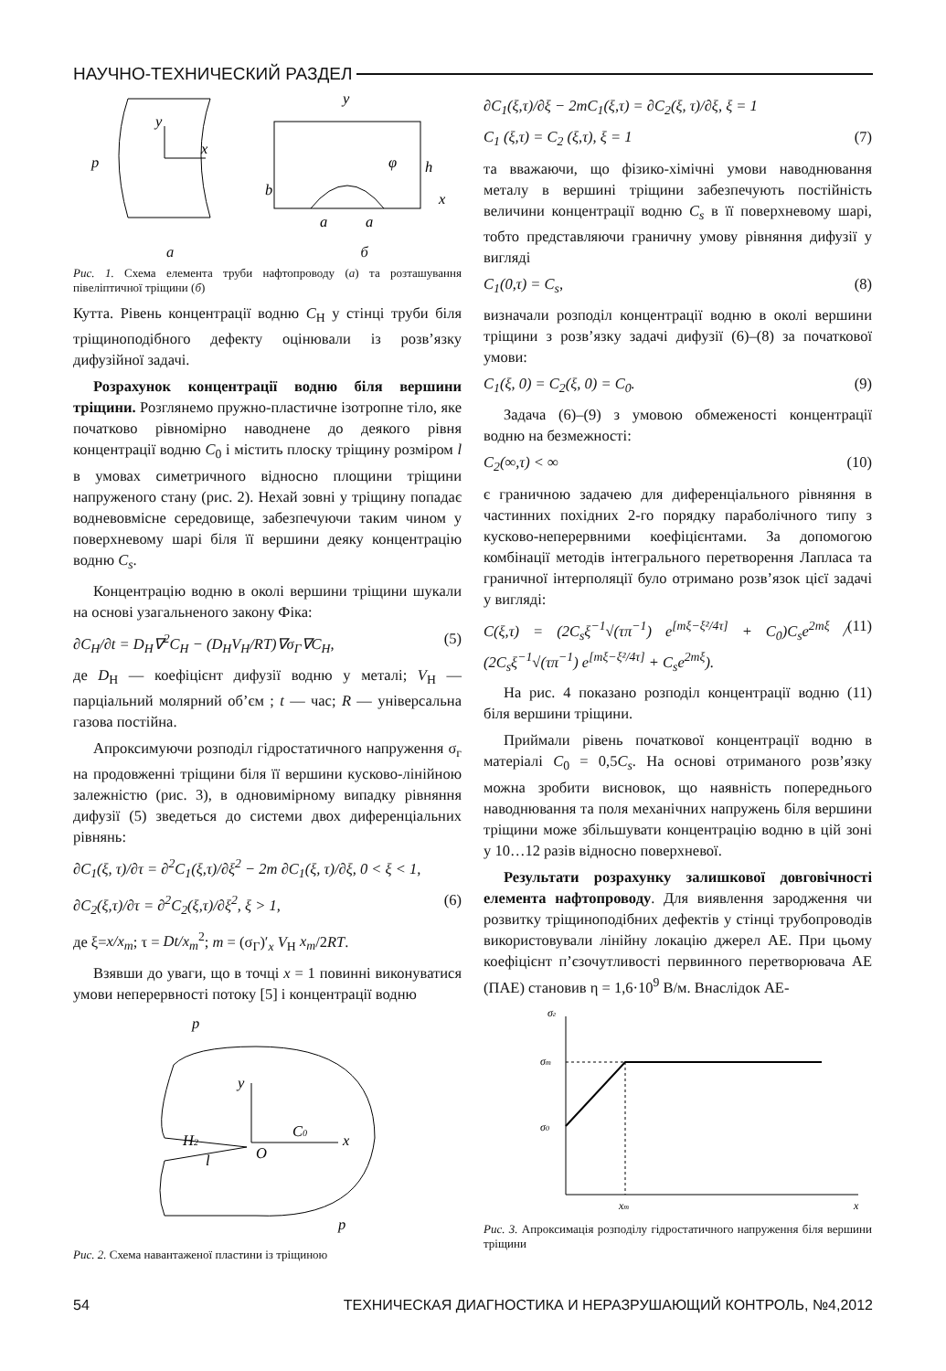НАУЧНО-ТЕХНИЧЕСКИЙ РАЗДЕЛ
p
x
y
b
h
x
a
a
φ
y
а б
Рис. 1. Схема елемента труби нафтопроводу (а) та розташування півеліптичної тріщини (б)
Кутта. Рівень концентрації водню C<sub>H</sub> у стінці труби біля тріщиноподібного дефекту оцінювали із розв’язку дифузійної задачі.
Розрахунок концентрації водню біля вершини тріщини. Розглянемо пружно-пластичне ізотропне тіло, яке початково рівномірно наводнене до деякого рівня концентрації водню C<sub>0</sub> і містить плоску тріщину розміром l в умовах симетричного відносно площини тріщини напруженого стану (рис. 2). Нехай зовні у тріщину попадає водневовмісне середовище, забезпечуючи таким чином у поверхневому шарі біля її вершини деяку концентрацію водню C<sub>s</sub>.
Концентрацію водню в околі вершини тріщини шукали на основі узагальненого закону Фіка:
∂C<sub>H</sub>/∂t = D<sub>H</sub>∇<sup>2</sup>C<sub>H</sub> − (D<sub>H</sub>V<sub>H</sub>/RT)∇σ<sub>Г</sub>∇C<sub>H</sub>, (5)
де D<sub>H</sub> — коефіцієнт дифузії водню у металі; V<sub>H</sub> — парціальний молярний об’єм ; t — час; R — універсальна газова постійна.
Апроксимуючи розподіл гідростатичного напруження σ<sub>г</sub> на продовженні тріщини біля її вершини кусково-лінійною залежністю (рис. 3), в одновимірному випадку рівняння дифузії (5) зведеться до системи двох диференціальних рівнянь:
∂C<sub>1</sub>(ξ, τ)/∂τ = ∂<sup>2</sup>C<sub>1</sub>(ξ,τ)/∂ξ<sup>2</sup> − 2m ∂C<sub>1</sub>(ξ, τ)/∂ξ, 0 < ξ < 1,
∂C<sub>2</sub>(ξ,τ)/∂τ = ∂<sup>2</sup>C<sub>2</sub>(ξ,τ)/∂ξ<sup>2</sup>, ξ > 1, (6)
де ξ=x/x<sub>m</sub>; τ = Dt/x<sub>m</sub><sup>2</sup>; m = (σ<sub>Г</sub>)′<sub>x</sub> V<sub>H</sub> x<sub>m</sub>/2RT.
Взявши до уваги, що в точці x = 1 повинні виконуватися умови неперервності потоку [5] і концентрації водню
H2
C0
x
y
O
l
p
p
Рис. 2. Схема навантаженої пластини із тріщиною
∂C<sub>1</sub>(ξ,τ)/∂ξ − 2mC<sub>1</sub>(ξ,τ) = ∂C<sub>2</sub>(ξ, τ)/∂ξ, ξ = 1
C<sub>1</sub> (ξ,τ) = C<sub>2</sub> (ξ,τ), ξ = 1 (7)
та вважаючи, що фізико-хімічні умови наводнювання металу в вершині тріщини забезпечують постійність величини концентрації водню C<sub>s</sub> в її поверхневому шарі, тобто представляючи граничну умову рівняння дифузії у вигляді
C<sub>1</sub>(0,τ) = C<sub>s</sub>, (8)
визначали розподіл концентрації водню в околі вершини тріщини з розв’язку задачі дифузії (6)–(8) за початкової умови:
C<sub>1</sub>(ξ, 0) = C<sub>2</sub>(ξ, 0) = C<sub>0</sub>. (9)
Задача (6)–(9) з умовою обмеженості концентрації водню на безмежності:
C<sub>2</sub>(∞,τ) < ∞ (10)
є граничною задачею для диференціального рівняння в частинних похідних 2-го порядку параболічного типу з кусково-неперервними коефіцієнтами. За допомогою комбінації методів інтегрального перетворення Лапласа та граничної інтерполяції було отримано розв’язок цієї задачі у вигляді:
C(ξ,τ) = (2C<sub>s</sub>ξ<sup>−1</sup>√(τπ<sup>−1</sup>) e<sup>[mξ−ξ²/4τ]</sup> + C<sub>0</sub>)C<sub>s</sub>e<sup>2mξ</sup> / (2C<sub>s</sub>ξ<sup>−1</sup>√(τπ<sup>−1</sup>) e<sup>[mξ−ξ²/4τ]</sup> + C<sub>s</sub>e<sup>2mξ</sup>). (11)
На рис. 4 показано розподіл концентрації водню (11) біля вершини тріщини.
Приймали рівень початкової концентрації водню в матеріалі C<sub>0</sub> = 0,5C<sub>s</sub>. На основі отриманого розв’язку можна зробити висновок, що наявність попереднього наводнювання та поля механічних напружень біля вершини тріщини може збільшувати концентрацію водню в цій зоні у 10…12 разів відносно поверхневої.
Результати розрахунку залишкової довговічності елемента нафтопроводу. Для виявлення зародження чи розвитку тріщиноподібних дефектів у стінці трубопроводів використовували лінійну локацію джерел АЕ. При цьому коефіцієнт п’єзочутливості первинного перетворювача АЕ (ПАЕ) становив η = 1,6·10<sup>9</sup> В/м. Внаслідок АЕ-
σг
σm
σ0
xm
x
Рис. 3. Апроксимація розподілу гідростатичного напруження біля вершини тріщини
54 ТЕХНИЧЕСКАЯ ДИАГНОСТИКА И НЕРАЗРУШАЮЩИЙ КОНТРОЛЬ, №4,2012